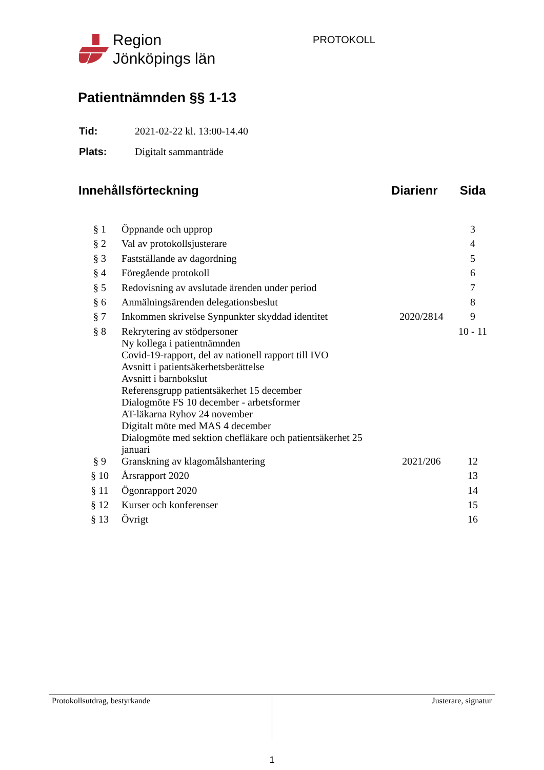Region
Jönköpings län
PROTOKOLL
Patientnämnden §§ 1-13
| Tid: | 2021-02-22 kl. 13:00-14.40 |
| Plats: | Digitalt sammanträde |
| Innehållsförteckning | | Diarienr | Sida |
| --- | --- | --- | --- |
| § 1 | Öppnande och upprop | | 3 |
| § 2 | Val av protokollsjusterare | | 4 |
| § 3 | Fastställande av dagordning | | 5 |
| § 4 | Föregående protokoll | | 6 |
| § 5 | Redovisning av avslutade ärenden under period | | 7 |
| § 6 | Anmälningsärenden delegationsbeslut | | 8 |
| § 7 | Inkommen skrivelse Synpunkter skyddad identitet | 2020/2814 | 9 |
| § 8 | Rekrytering av stödpersoner Ny kollega i patientnämnden Covid-19-rapport, del av nationell rapport till IVO Avsnitt i patientsäkerhetsberättelse Avsnitt i barnbokslut Referensgrupp patientsäkerhet 15 december Dialogmöte FS 10 december - arbetsformer AT-läkarna Ryhov 24 november Digitalt möte med MAS 4 december Dialogmöte med sektion chefläkare och patientsäkerhet 25 januari | | 10 - 11 |
| § 9 | Granskning av klagomålshantering | 2021/206 | 12 |
| § 10 | Årsrapport 2020 | | 13 |
| § 11 | Ögonrapport 2020 | | 14 |
| § 12 | Kurser och konferenser | | 15 |
| § 13 | Övrigt | | 16 |
Protokollsutdrag, bestyrkande Justerare, signatur
1